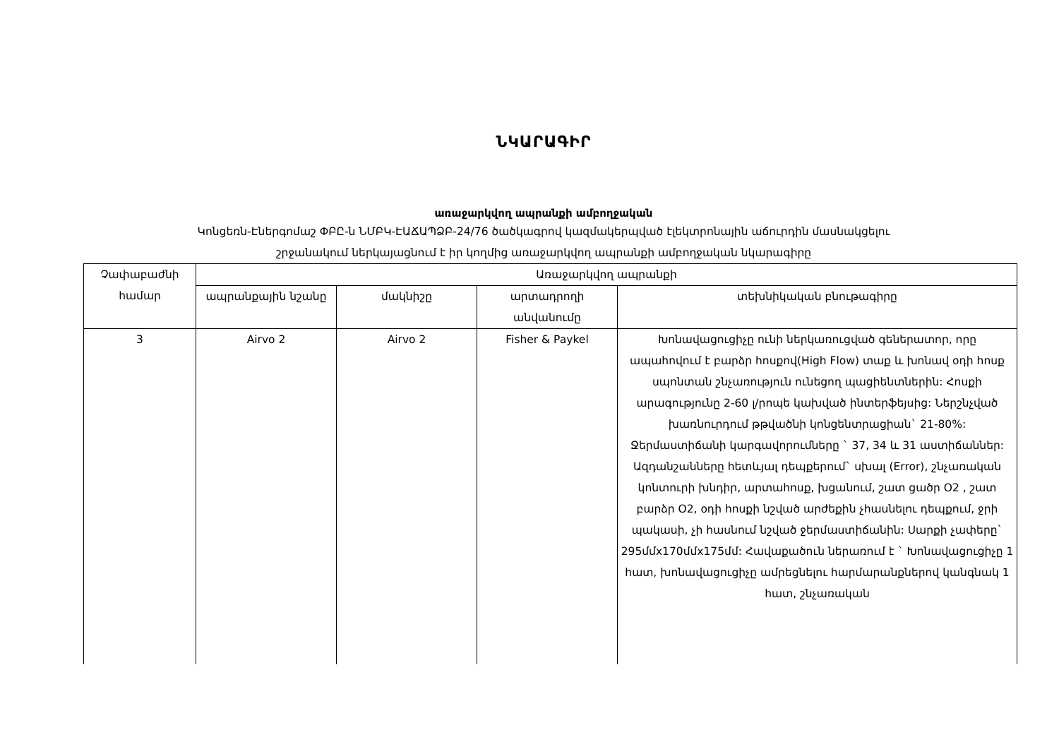ՆԿԱՐԱԳԻՐ
առաջարկվող ապրանքի ամբողջական
Կոնցեռն-Էներգոմաշ ՓԲԸ-ն ՆՄԲԿ-ԷԱՃԱՊՁԲ-24/76 ծածկագրով կազմակերպված էլեկտրոնային աճուրդին մասնակցելու
շրջանակում ներկայացնում է իր կողմից առաջարկվող ապրանքի ամբողջական նկարագիրը
| Չափաբաժնի համար | Առաջարկվող ապրանքի | | | |
| --- | --- | --- | --- | --- |
| | ապրանքային նշանը | մակնիշը | արտադրողի անվանումը | տեխնիկական բնութագիրը |
| 3 | Airvo 2 | Airvo 2 | Fisher & Paykel | Խոնավացուցիչը ունի ներկառուցված գեներատոր, որը ապահովում է բարձր հոսքով(High Flow) տաք և խոնավ օդի հոսք սպոնտան շնչառություն ունեցող պացիենտներին: Հոսքի արագությունը 2-60 լ/րոպե կախված ինտերֆեյսից: Ներշնչված խառնուրդում թթվածնի կոնցենտրացիան` 21-80%: Ջերմաստիճանի կարգավորումները ` 37, 34 և 31 աստիճաններ: Ազդանշանները հետևյալ դեպքերում` սխալ (Error), շնչառական կոնտուրի խնդիր, արտահոսք, խցանում, շատ ցածր O2 , շատ բարձր O2, օդի հոսքի նշված արժեքին չհասնելու դեպքում, ջրի պակասի, չի հասնում նշված ջերմաստիճանին: Սարքի չափերը` 295մմx170մմx175մմ: Հավաքածուն ներառում է ` Խոնավացուցիչը 1 հատ, խոնավացուցիչը ամրեցնելու հարմարանքներով կանգնակ 1 հատ, շնչառական |